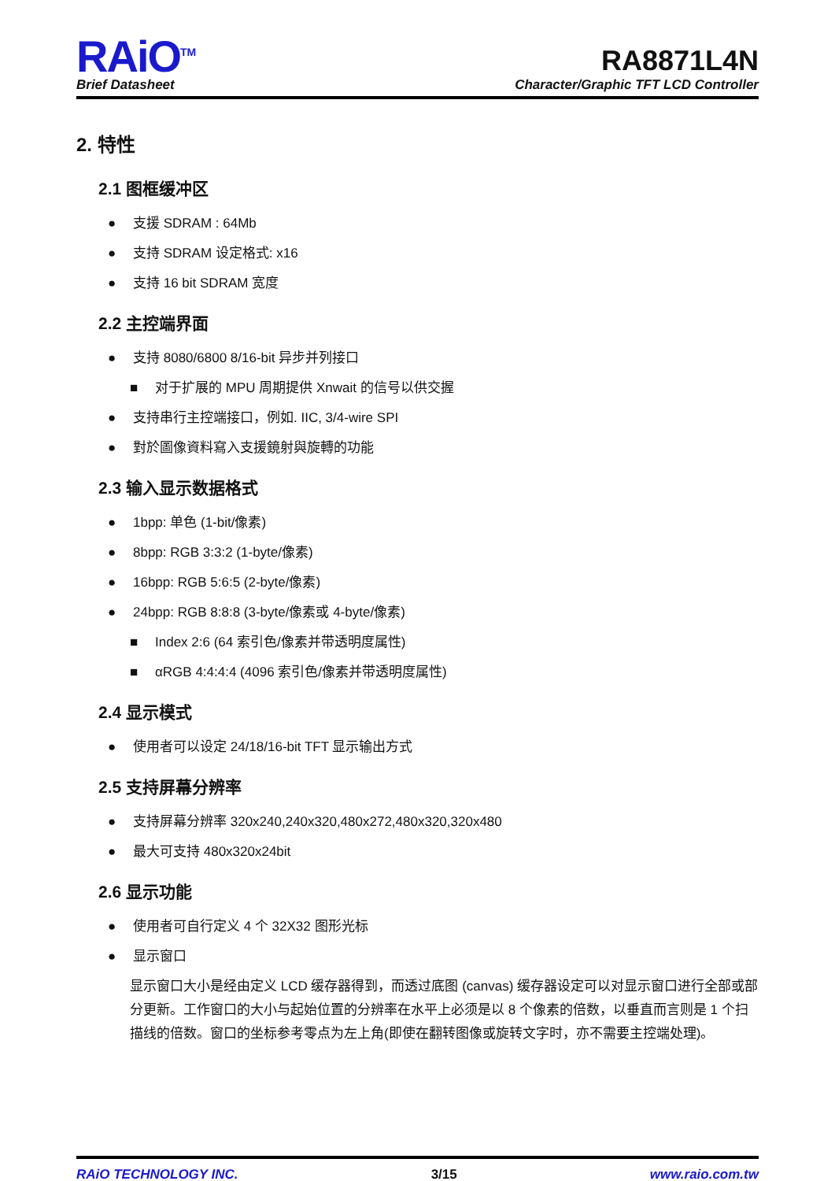RAiO<sup>TM</sup>
Brief Datasheet
RA8871L4N
Character/Graphic TFT LCD Controller
2. 特性
2.1 图框缓冲区
● 支援 SDRAM : 64Mb
● 支持 SDRAM 设定格式: x16
● 支持 16 bit SDRAM 宽度
2.2 主控端界面
● 支持 8080/6800 8/16-bit 异步并列接口
■ 对于扩展的 MPU 周期提供 Xnwait 的信号以供交握
● 支持串行主控端接口，例如. IIC, 3/4-wire SPI
● 對於圖像資料寫入支援鏡射與旋轉的功能
2.3 输入显示数据格式
● 1bpp: 单色 (1-bit/像素)
● 8bpp: RGB 3:3:2 (1-byte/像素)
● 16bpp: RGB 5:6:5 (2-byte/像素)
● 24bpp: RGB 8:8:8 (3-byte/像素或 4-byte/像素)
■ Index 2:6 (64 索引色/像素并带透明度属性)
■ αRGB 4:4:4:4 (4096 索引色/像素并带透明度属性)
2.4 显示模式
● 使用者可以设定 24/18/16-bit TFT 显示输出方式
2.5 支持屏幕分辨率
● 支持屏幕分辨率 320x240,240x320,480x272,480x320,320x480
● 最大可支持 480x320x24bit
2.6 显示功能
● 使用者可自行定义 4 个 32X32 图形光标
● 显示窗口
显示窗口大小是经由定义 LCD 缓存器得到，而透过底图 (canvas) 缓存器设定可以对显示窗口进行全部或部分更新。工作窗口的大小与起始位置的分辨率在水平上必须是以 8 个像素的倍数，以垂直而言则是 1 个扫描线的倍数。窗口的坐标参考零点为左上角(即使在翻转图像或旋转文字时，亦不需要主控端处理)。
RAiO TECHNOLOGY INC. 3/15 www.raio.com.tw